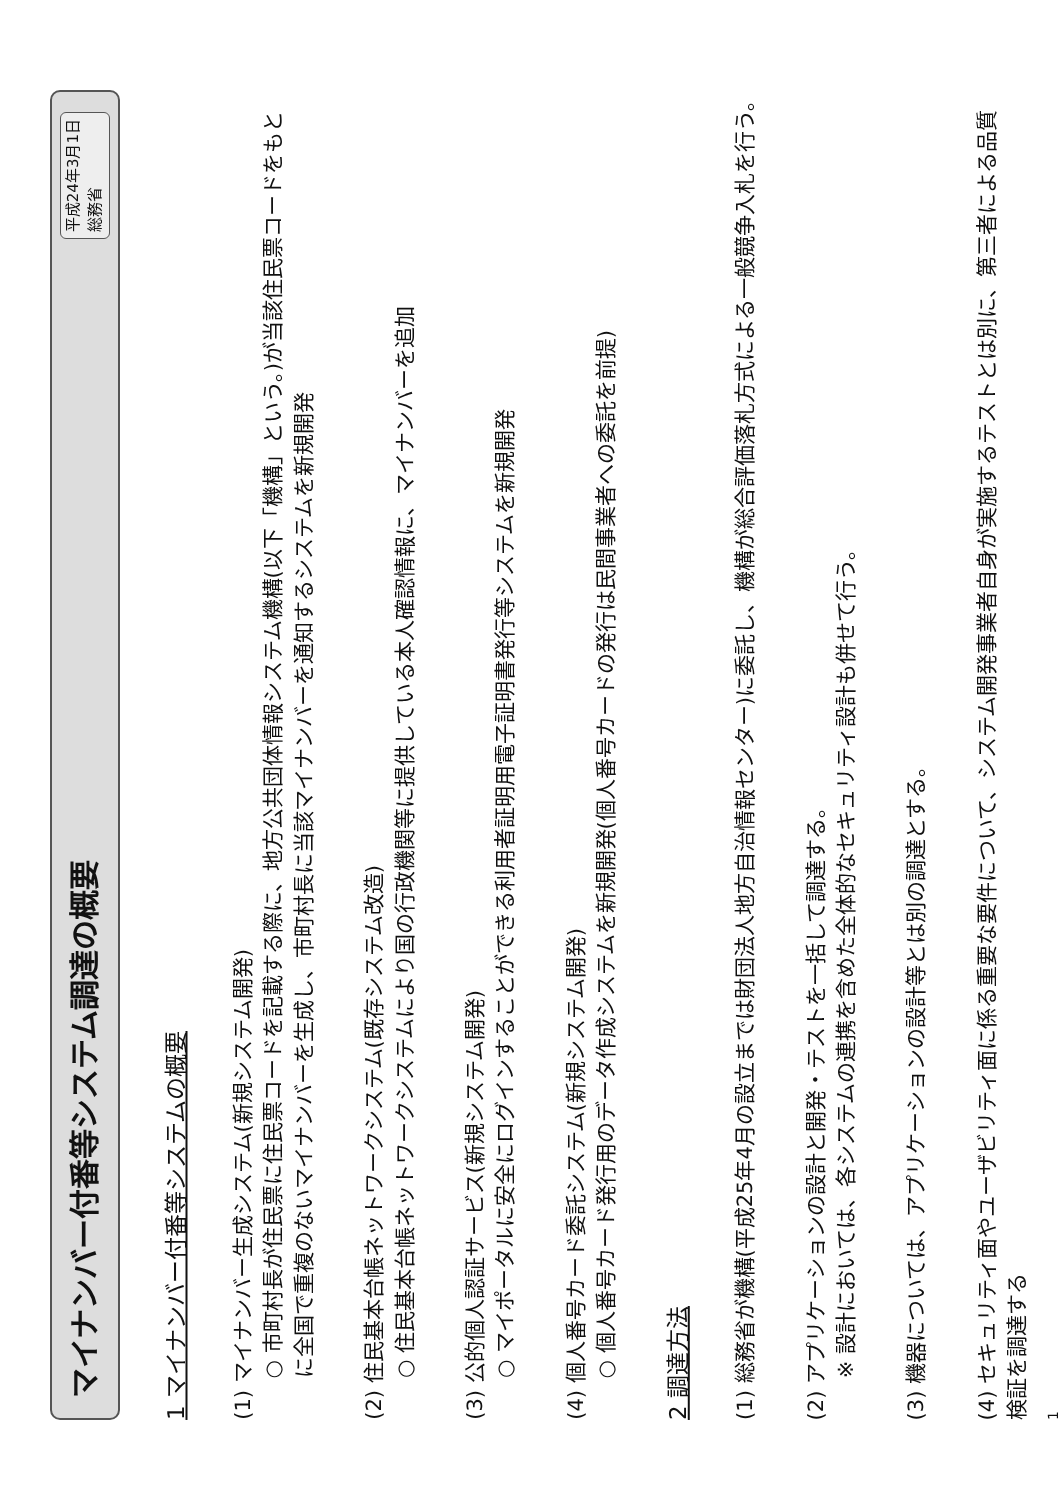マイナンバー付番等システム調達の概要 平成24年3月1日
総務省
1 マイナンバー付番等システムの概要
(1) マイナンバー生成システム(新規システム開発)
○ 市町村長が住民票に住民票コードを記載する際に、地方公共団体情報システム機構(以下「機構」という。)が当該住民票コードをもとに全国で重複のないマイナンバーを生成し、市町村長に当該マイナンバーを通知するシステムを新規開発
(2) 住民基本台帳ネットワークシステム(既存システム改造)
○ 住民基本台帳ネットワークシステムにより国の行政機関等に提供している本人確認情報に、マイナンバーを追加
(3) 公的個人認証サービス(新規システム開発)
○ マイポータルに安全にログインすることができる利用者証明用電子証明書発行等システムを新規開発
(4) 個人番号カード委託システム(新規システム開発)
○ 個人番号カード発行用のデータ作成システムを新規開発(個人番号カードの発行は民間事業者への委託を前提)
2 調達方法
(1) 総務省が機構(平成25年4月の設立までは財団法人地方自治情報センター)に委託し、機構が総合評価落札方式による一般競争入札を行う。
(2) アプリケーションの設計と開発・テストを一括して調達する。
※ 設計においては、各システムの連携を含めた全体的なセキュリティ設計も併せて行う。
(3) 機器については、アプリケーションの設計等とは別の調達とする。
(4) セキュリティ面やユーザビリティ面に係る重要な要件について、システム開発事業者自身が実施するテストとは別に、第三者による品質検証を調達する
1